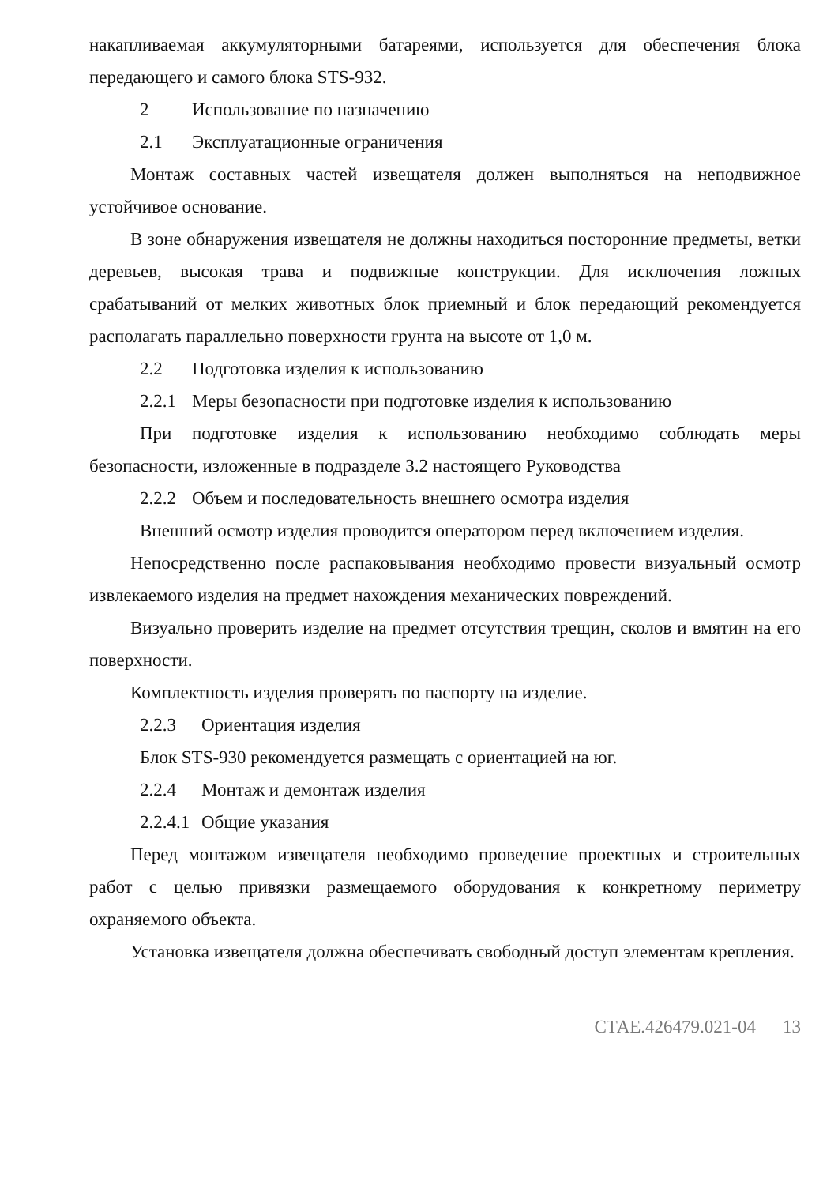накапливаемая аккумуляторными батареями, используется для обеспечения блока передающего и самого блока STS-932.
2 Использование по назначению
2.1 Эксплуатационные ограничения
Монтаж составных частей извещателя должен выполняться на неподвижное устойчивое основание.
В зоне обнаружения извещателя не должны находиться посторонние предметы, ветки деревьев, высокая трава и подвижные конструкции. Для исключения ложных срабатываний от мелких животных блок приемный и блок передающий рекомендуется располагать параллельно поверхности грунта на высоте от 1,0 м.
2.2 Подготовка изделия к использованию
2.2.1 Меры безопасности при подготовке изделия к использованию
При подготовке изделия к использованию необходимо соблюдать меры безопасности, изложенные в подразделе 3.2 настоящего Руководства
2.2.2 Объем и последовательность внешнего осмотра изделия
Внешний осмотр изделия проводится оператором перед включением изделия.
Непосредственно после распаковывания необходимо провести визуальный осмотр извлекаемого изделия на предмет нахождения механических повреждений.
Визуально проверить изделие на предмет отсутствия трещин, сколов и вмятин на его поверхности.
Комплектность изделия проверять по паспорту на изделие.
2.2.3 Ориентация изделия
Блок STS-930 рекомендуется размещать с ориентацией на юг.
2.2.4 Монтаж и демонтаж изделия
2.2.4.1 Общие указания
Перед монтажом извещателя необходимо проведение проектных и строительных работ с целью привязки размещаемого оборудования к конкретному периметру охраняемого объекта.
Установка извещателя должна обеспечивать свободный доступ элементам крепления.
СТАЕ.426479.021-04 13